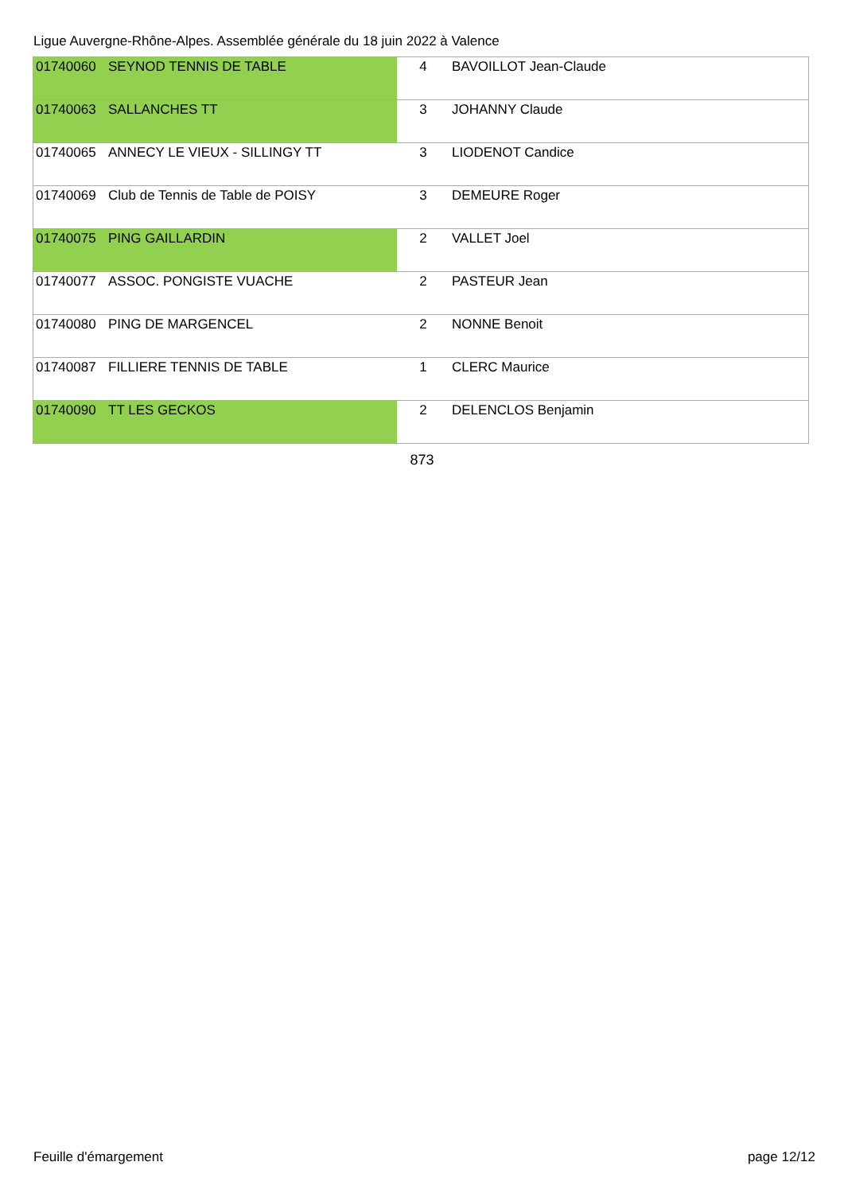Ligue Auvergne-Rhône-Alpes. Assemblée générale du 18 juin 2022 à Valence
| 01740060 | SEYNOD TENNIS DE TABLE | 4 | BAVOILLOT Jean-Claude |
| 01740063 | SALLANCHES TT | 3 | JOHANNY Claude |
| 01740065 | ANNECY LE VIEUX - SILLINGY TT | 3 | LIODENOT Candice |
| 01740069 | Club de Tennis de Table de POISY | 3 | DEMEURE Roger |
| 01740075 | PING GAILLARDIN | 2 | VALLET Joel |
| 01740077 | ASSOC. PONGISTE VUACHE | 2 | PASTEUR Jean |
| 01740080 | PING DE MARGENCEL | 2 | NONNE Benoit |
| 01740087 | FILLIERE TENNIS DE TABLE | 1 | CLERC Maurice |
| 01740090 | TT LES GECKOS | 2 | DELENCLOS Benjamin |
873
Feuille d'émargement page 12/12